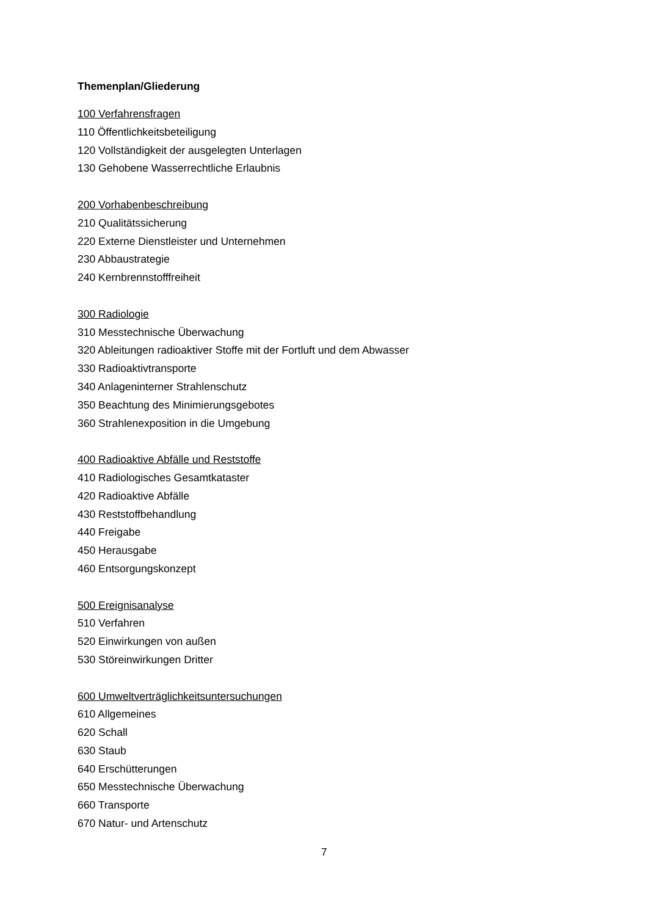Themenplan/Gliederung
100 Verfahrensfragen
110 Öffentlichkeitsbeteiligung
120 Vollständigkeit der ausgelegten Unterlagen
130 Gehobene Wasserrechtliche Erlaubnis
200 Vorhabenbeschreibung
210 Qualitätssicherung
220 Externe Dienstleister und Unternehmen
230 Abbaustrategie
240 Kernbrennstofffreiheit
300 Radiologie
310 Messtechnische Überwachung
320 Ableitungen radioaktiver Stoffe mit der Fortluft und dem Abwasser
330 Radioaktivtransporte
340 Anlageninterner Strahlenschutz
350 Beachtung des Minimierungsgebotes
360 Strahlenexposition in die Umgebung
400 Radioaktive Abfälle und Reststoffe
410 Radiologisches Gesamtkataster
420 Radioaktive Abfälle
430 Reststoffbehandlung
440 Freigabe
450 Herausgabe
460 Entsorgungskonzept
500 Ereignisanalyse
510 Verfahren
520 Einwirkungen von außen
530 Störeinwirkungen Dritter
600 Umweltverträglichkeitsuntersuchungen
610 Allgemeines
620 Schall
630 Staub
640 Erschütterungen
650 Messtechnische Überwachung
660 Transporte
670 Natur- und Artenschutz
7